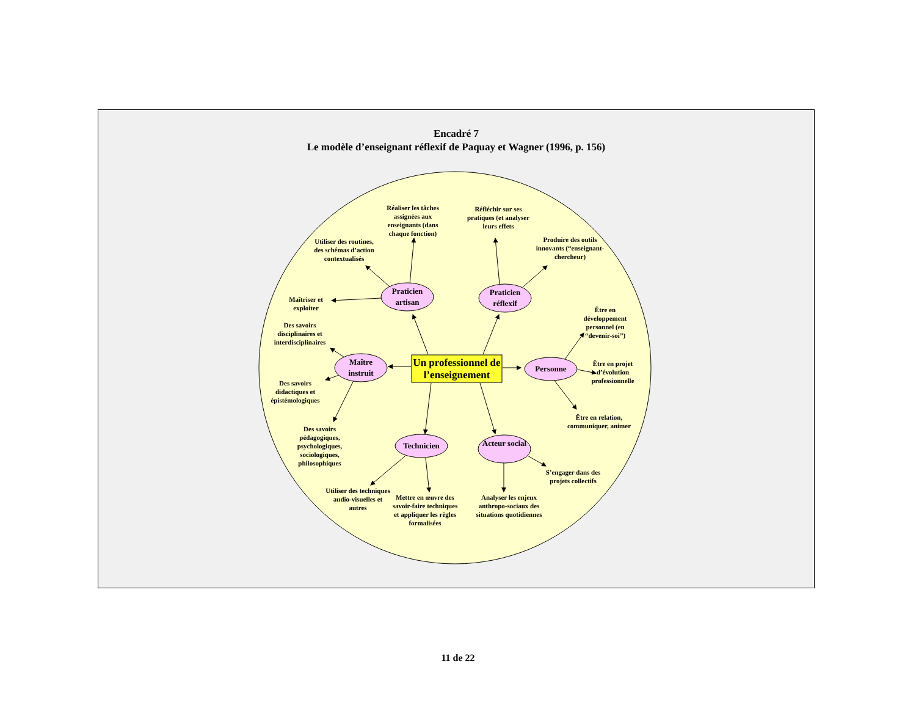Encadré 7
Le modèle d’enseignant réflexif de Paquay et Wagner (1996, p. 156)
Praticien artisan
Praticien réflexif
Maître instruit
Personne
Technicien
Acteur social
Un professionnel de l’enseignement
Réaliser les tâches assignées aux enseignants (dans chaque fonction)
Réfléchir sur ses pratiques (et analyser leurs effets
Produire des outils innovants (“enseignant-chercheur)
Utiliser des routines, des schémas d’action contextualisés
Maîtriser et exploiter
Des savoirs disciplinaires et interdisciplinaires
Des savoirs didactiques et épistémologiques
Des savoirs pédagogiques, psychologiques, sociologiques, philosophiques
Être en développement personnel (en “devenir-soi”)
Être en projet d’évolution professionnelle
Être en relation, communiquer, animer
S’engager dans des projets collectifs
Utiliser des techniques audio-visuelles et autres
Mettre en œuvre des savoir-faire techniques et appliquer les règles formalisées
Analyser les enjeux anthropo-sociaux des situations quotidiennes
11 de 22